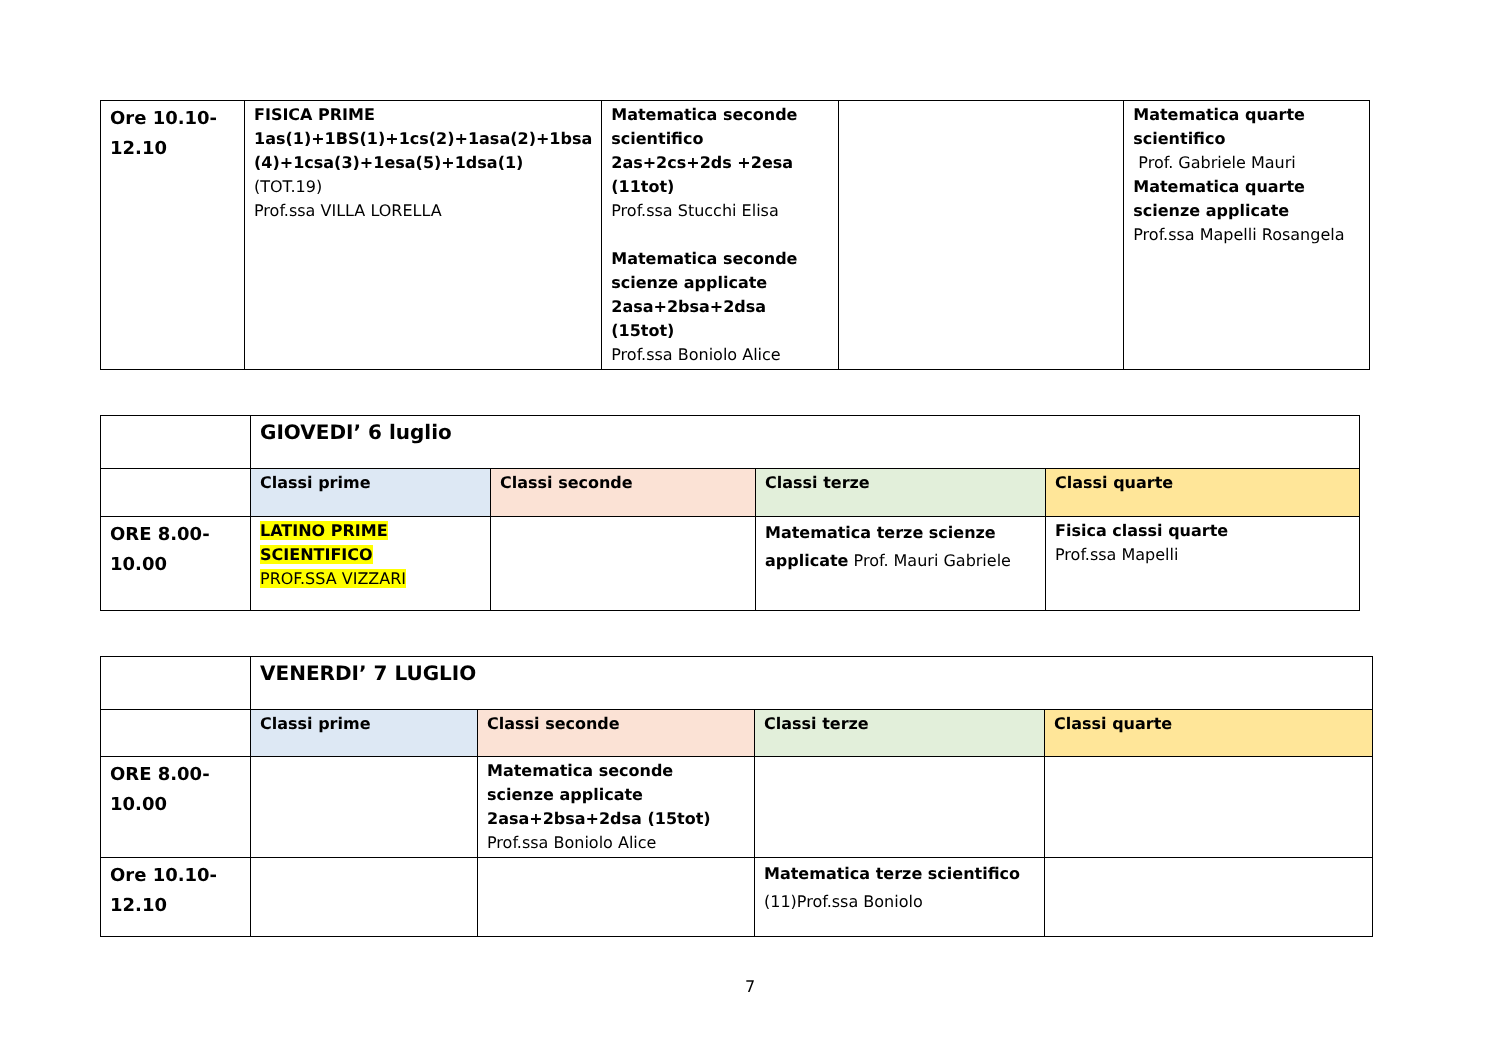| Ore 10.10- 12.10 | FISICA PRIME 1as(1)+1BS(1)+1cs(2)+1asa(2)+1bsa (4)+1csa(3)+1esa(5)+1dsa(1) (TOT.19) Prof.ssa VILLA LORELLA | Matematica seconde scientifico 2as+2cs+2ds +2esa (11tot) Prof.ssa Stucchi Elisa Matematica seconde scienze applicate 2asa+2bsa+2dsa (15tot) Prof.ssa Boniolo Alice | | Matematica quarte scientifico Prof. Gabriele Mauri Matematica quarte scienze applicate Prof.ssa Mapelli Rosangela |
| | GIOVEDI’ 6 luglio | | | |
| | Classi prime | Classi seconde | Classi terze | Classi quarte |
| ORE 8.00- 10.00 | LATINO PRIME SCIENTIFICO PROF.SSA VIZZARI | | Matematica terze scienze applicate Prof. Mauri Gabriele | Fisica classi quarte Prof.ssa Mapelli |
| | VENERDI’ 7 LUGLIO | | | |
| | Classi prime | Classi seconde | Classi terze | Classi quarte |
| ORE 8.00- 10.00 | | Matematica seconde scienze applicate 2asa+2bsa+2dsa (15tot) Prof.ssa Boniolo Alice | | |
| Ore 10.10- 12.10 | | | Matematica terze scientifico (11)Prof.ssa Boniolo | |
7